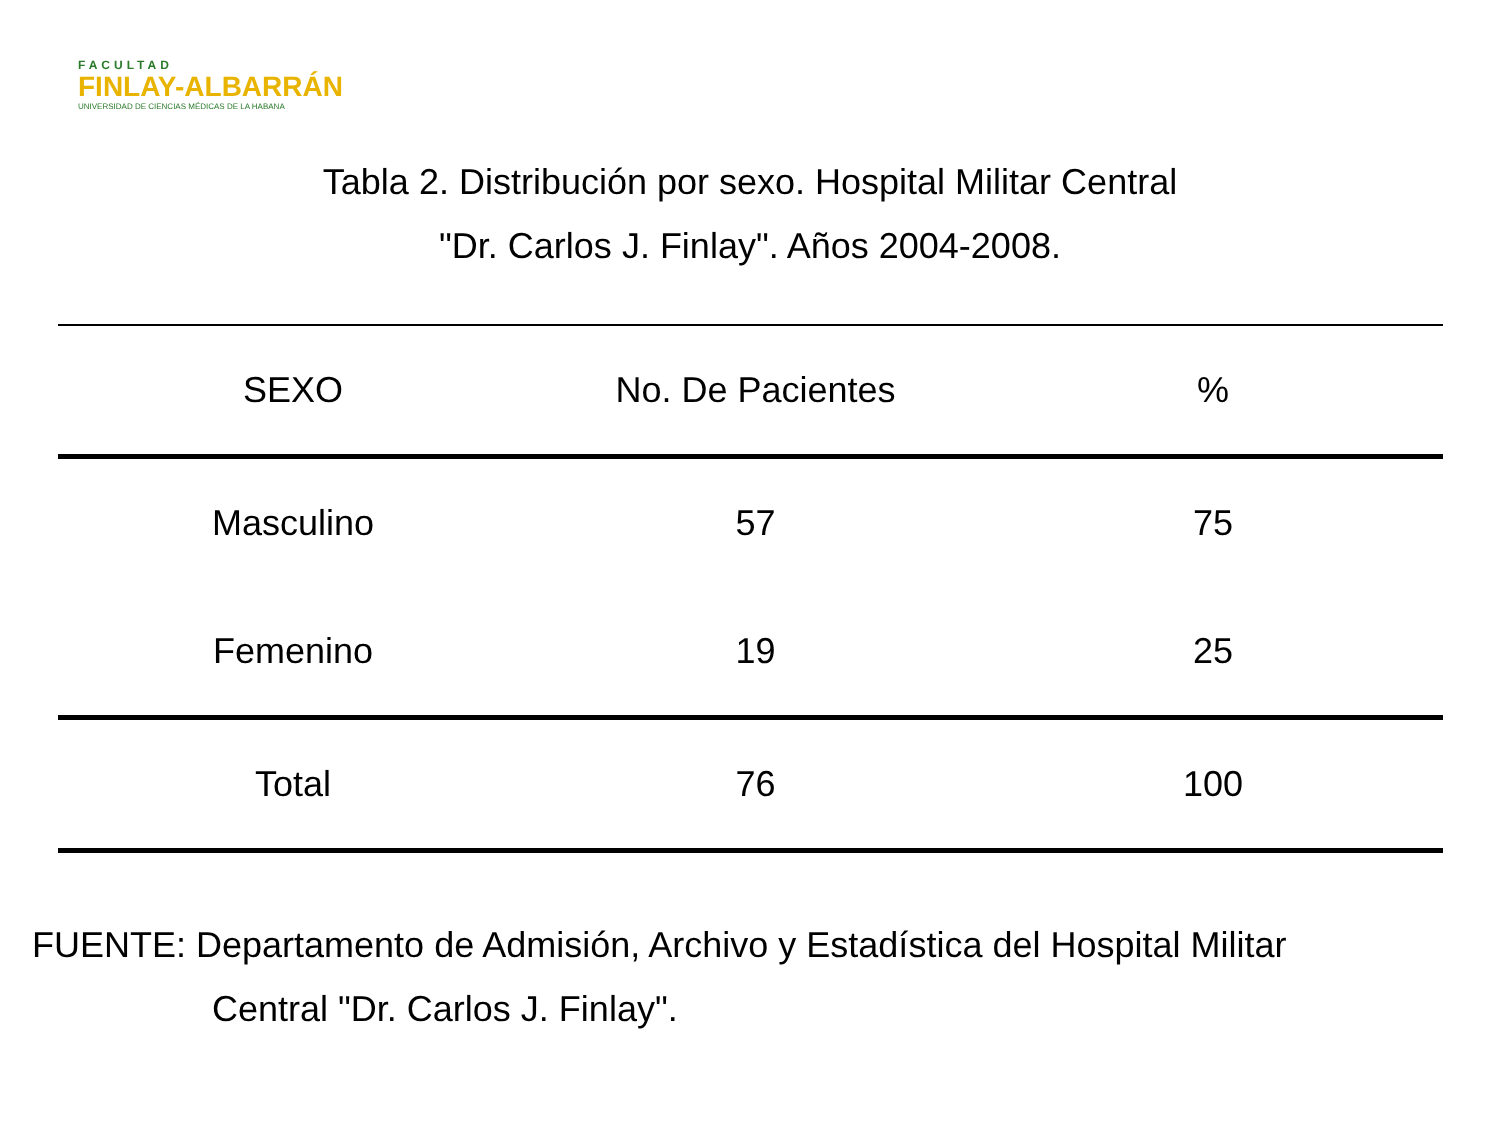FACULTAD
FINLAY-ALBARRÁN
UNIVERSIDAD DE CIENCIAS MÉDICAS DE LA HABANA
Tabla 2. Distribución por sexo. Hospital Militar Central
"Dr. Carlos J. Finlay". Años 2004-2008.
| SEXO | No. De Pacientes | % |
| --- | --- | --- |
| Masculino | 57 | 75 |
| Femenino | 19 | 25 |
| Total | 76 | 100 |
FUENTE: Departamento de Admisión, Archivo y Estadística del Hospital Militar
Central "Dr. Carlos J. Finlay".